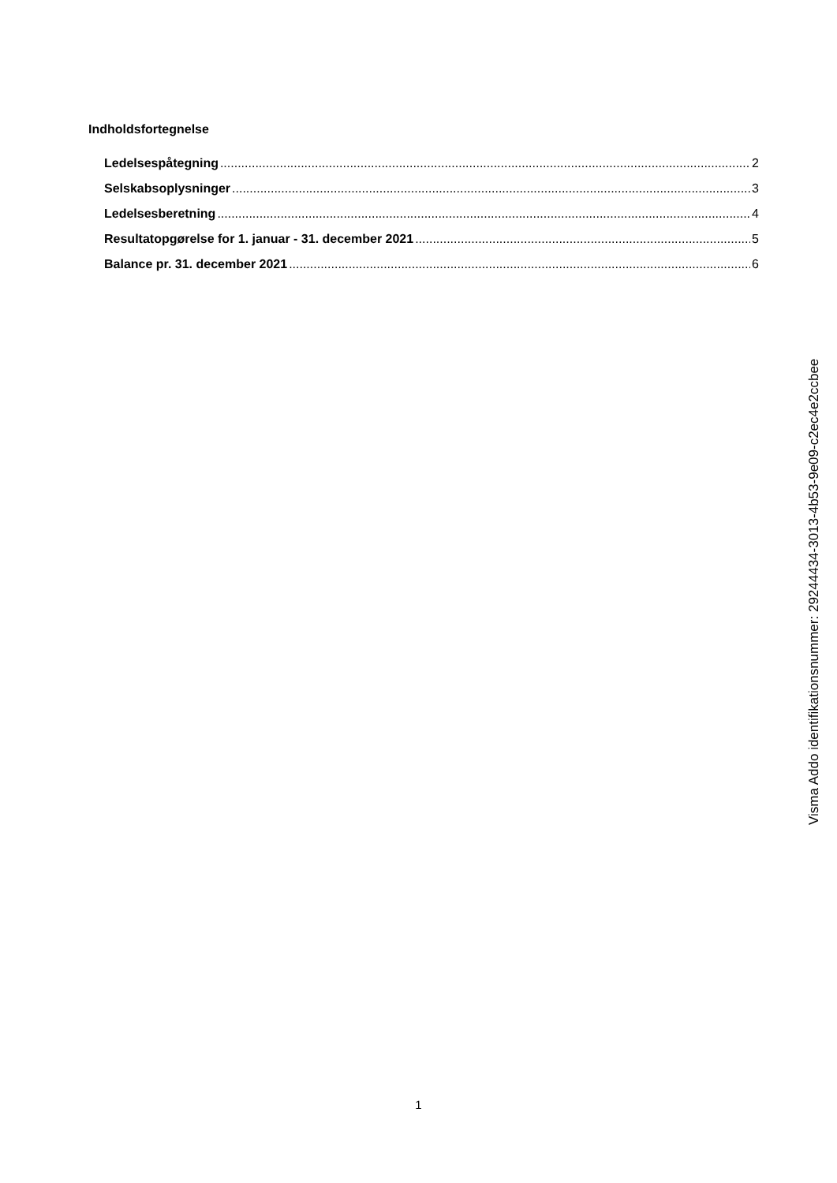Indholdsfortegnelse
Ledelsespåtegning 2
Selskabsoplysninger 3
Ledelsesberetning 4
Resultatopgørelse for 1. januar - 31. december 2021 5
Balance pr. 31. december 2021 6
Visma Addo identifikationsnummer: 29244434-3013-4b53-9e09-c2ec4e2ccbee
1